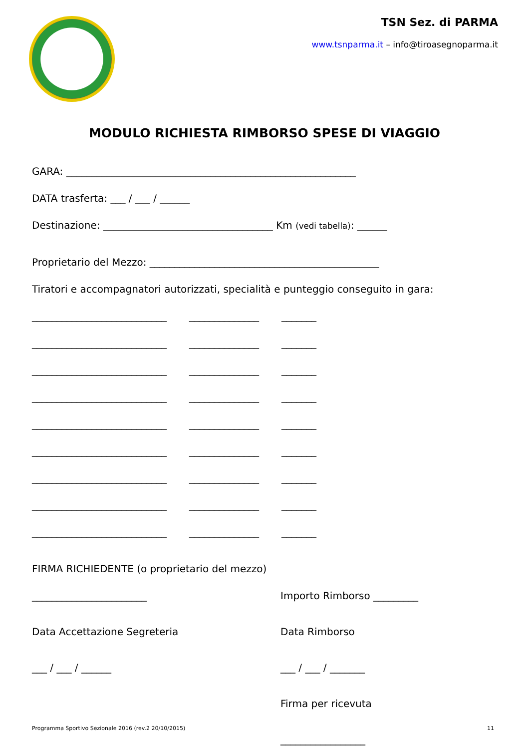TSN Sez. di PARMA
www.tsnparma.it – info@tiroasegnoparma.it
MODULO RICHIESTA RIMBORSO SPESE DI VIAGGIO
GARA: __________________________________________________________
DATA trasferta: ___ / ___ / ______
Destinazione: __________________________________ Km (vedi tabella): ______
Proprietario del Mezzo: ______________________________________________
Tiratori e accompagnatori autorizzati, specialità e punteggio conseguito in gara:
___________________________ ______________ _______
___________________________ ______________ _______
___________________________ ______________ _______
___________________________ ______________ _______
___________________________ ______________ _______
___________________________ ______________ _______
___________________________ ______________ _______
___________________________ ______________ _______
___________________________ ______________ _______
FIRMA RICHIEDENTE (o proprietario del mezzo)
_______________________ Importo Rimborso _________
Data Accettazione Segreteria Data Rimborso
___ / ___ / ______ ___ / ___ / _______
Firma per ricevuta
_________________
Programma Sportivo Sezionale 2016 (rev.2 20/10/2015) 11